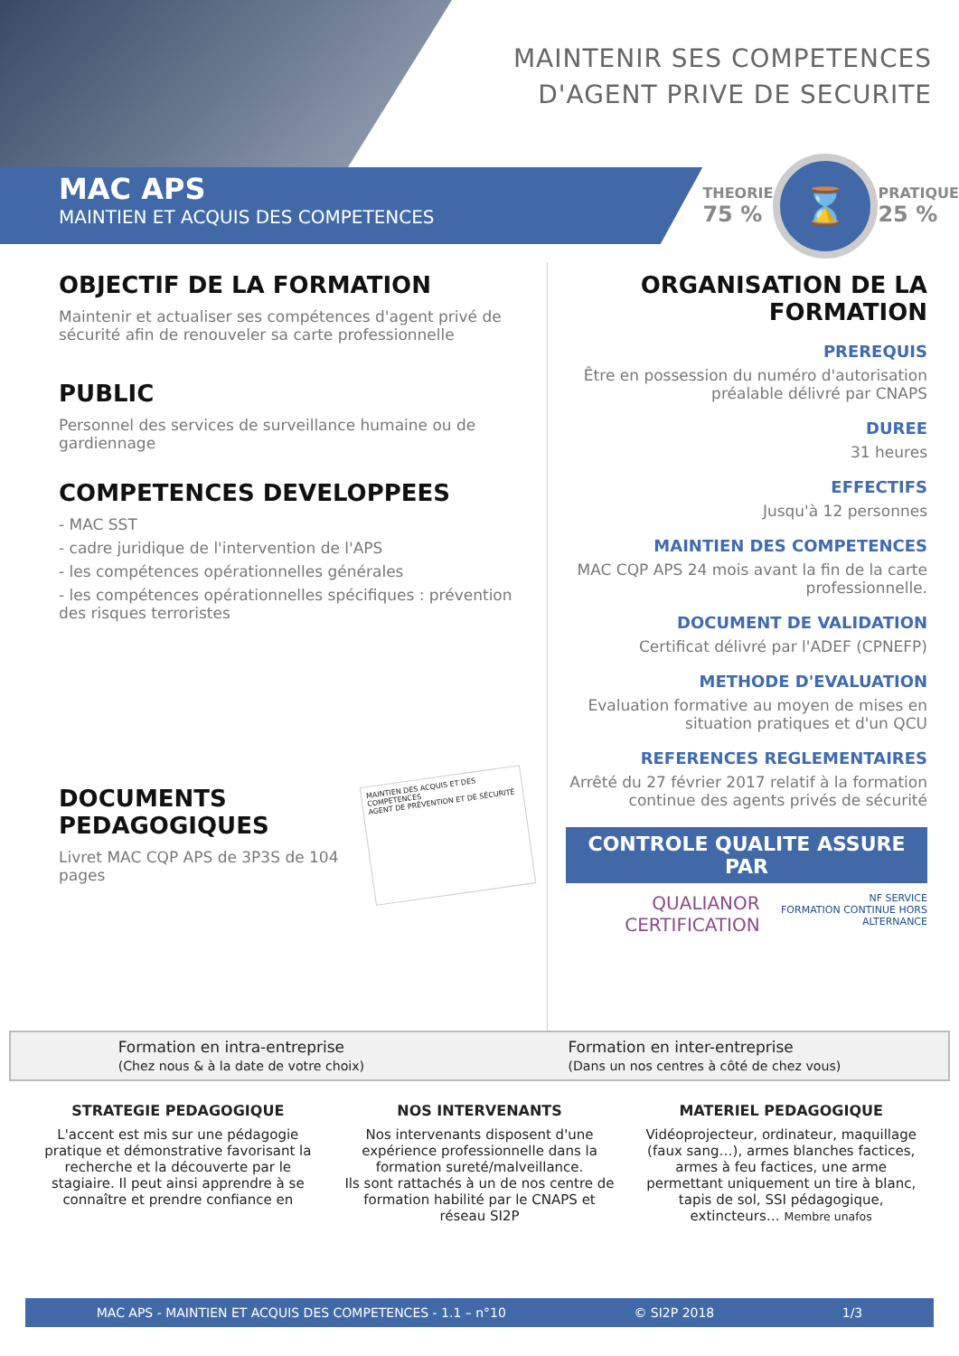MAINTENIR SES COMPETENCES
D'AGENT PRIVE DE SECURITE
MAC APS
MAINTIEN ET ACQUIS DES COMPETENCES
THEORIE
75 %
⌛
PRATIQUE
25 %
OBJECTIF DE LA FORMATION
Maintenir et actualiser ses compétences d'agent privé de sécurité afin de renouveler sa carte professionnelle
PUBLIC
Personnel des services de surveillance humaine ou de gardiennage
COMPETENCES DEVELOPPEES
- MAC SST
- cadre juridique de l'intervention de l'APS
- les compétences opérationnelles générales
- les compétences opérationnelles spécifiques : prévention des risques terroristes
DOCUMENTS
PEDAGOGIQUES
Livret MAC CQP APS de 3P3S de 104 pages
MAINTIEN DES ACQUIS ET DES COMPETENCES
AGENT DE PRÉVENTION ET DE SÉCURITÉ
ORGANISATION DE LA
FORMATION
PREREQUIS
Être en possession du numéro d'autorisation préalable délivré par CNAPS
DUREE
31 heures
EFFECTIFS
Jusqu'à 12 personnes
MAINTIEN DES COMPETENCES
MAC CQP APS 24 mois avant la fin de la carte professionnelle.
DOCUMENT DE VALIDATION
Certificat délivré par l'ADEF (CPNEFP)
METHODE D'EVALUATION
Evaluation formative au moyen de mises en situation pratiques et d'un QCU
REFERENCES REGLEMENTAIRES
Arrêté du 27 février 2017 relatif à la formation continue des agents privés de sécurité
CONTROLE QUALITE ASSURE PAR
QUALIANOR CERTIFICATION NF SERVICE
FORMATION CONTINUE HORS ALTERNANCE
Formation en intra-entreprise
(Chez nous & à la date de votre choix)
Formation en inter-entreprise
(Dans un nos centres à côté de chez vous)
STRATEGIE PEDAGOGIQUE
L'accent est mis sur une pédagogie pratique et démonstrative favorisant la recherche et la découverte par le stagiaire. Il peut ainsi apprendre à se connaître et prendre confiance en
NOS INTERVENANTS
Nos intervenants disposent d'une expérience professionnelle dans la formation sureté/malveillance.
Ils sont rattachés à un de nos centre de formation habilité par le CNAPS et
réseau SI2P
MATERIEL PEDAGOGIQUE
Vidéoprojecteur, ordinateur, maquillage (faux sang…), armes blanches factices, armes à feu factices, une arme permettant uniquement un tire à blanc, tapis de sol, SSI pédagogique, extincteurs… Membre unafos
MAC APS - MAINTIEN ET ACQUIS DES COMPETENCES - 1.1 – n°10 © SI2P 2018 1/3